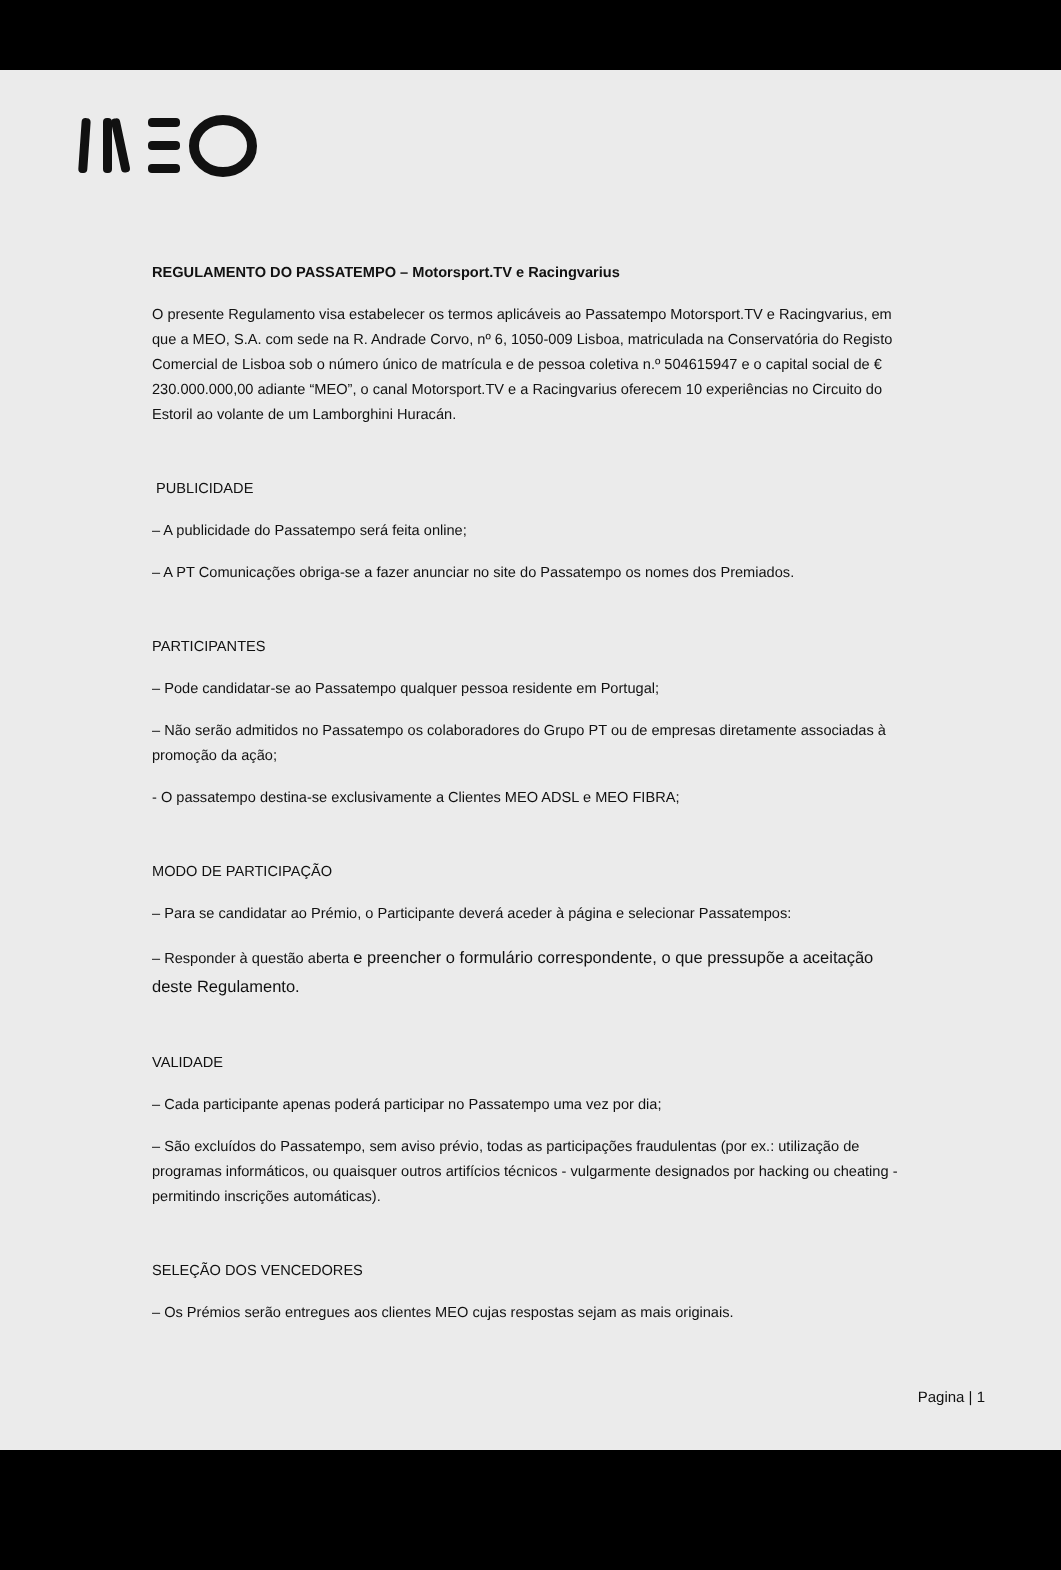REGULAMENTO DO PASSATEMPO – Motorsport.TV e Racingvarius
O presente Regulamento visa estabelecer os termos aplicáveis ao Passatempo Motorsport.TV e Racingvarius, em que a MEO, S.A. com sede na R. Andrade Corvo, nº 6, 1050-009 Lisboa, matriculada na Conservatória do Registo Comercial de Lisboa sob o número único de matrícula e de pessoa coletiva n.º 504615947 e o capital social de € 230.000.000,00 adiante “MEO”, o canal Motorsport.TV e a Racingvarius oferecem 10 experiências no Circuito do Estoril ao volante de um Lamborghini Huracán.
PUBLICIDADE
– A publicidade do Passatempo será feita online;
– A PT Comunicações obriga-se a fazer anunciar no site do Passatempo os nomes dos Premiados.
PARTICIPANTES
– Pode candidatar-se ao Passatempo qualquer pessoa residente em Portugal;
– Não serão admitidos no Passatempo os colaboradores do Grupo PT ou de empresas diretamente associadas à promoção da ação;
- O passatempo destina-se exclusivamente a Clientes MEO ADSL e MEO FIBRA;
MODO DE PARTICIPAÇÃO
– Para se candidatar ao Prémio, o Participante deverá aceder à página e selecionar Passatempos:
– Responder à questão aberta e preencher o formulário correspondente, o que pressupõe a aceitação deste Regulamento.
VALIDADE
– Cada participante apenas poderá participar no Passatempo uma vez por dia;
– São excluídos do Passatempo, sem aviso prévio, todas as participações fraudulentas (por ex.: utilização de programas informáticos, ou quaisquer outros artifícios técnicos - vulgarmente designados por hacking ou cheating - permitindo inscrições automáticas).
SELEÇÃO DOS VENCEDORES
– Os Prémios serão entregues aos clientes MEO cujas respostas sejam as mais originais.
Pagina | 1